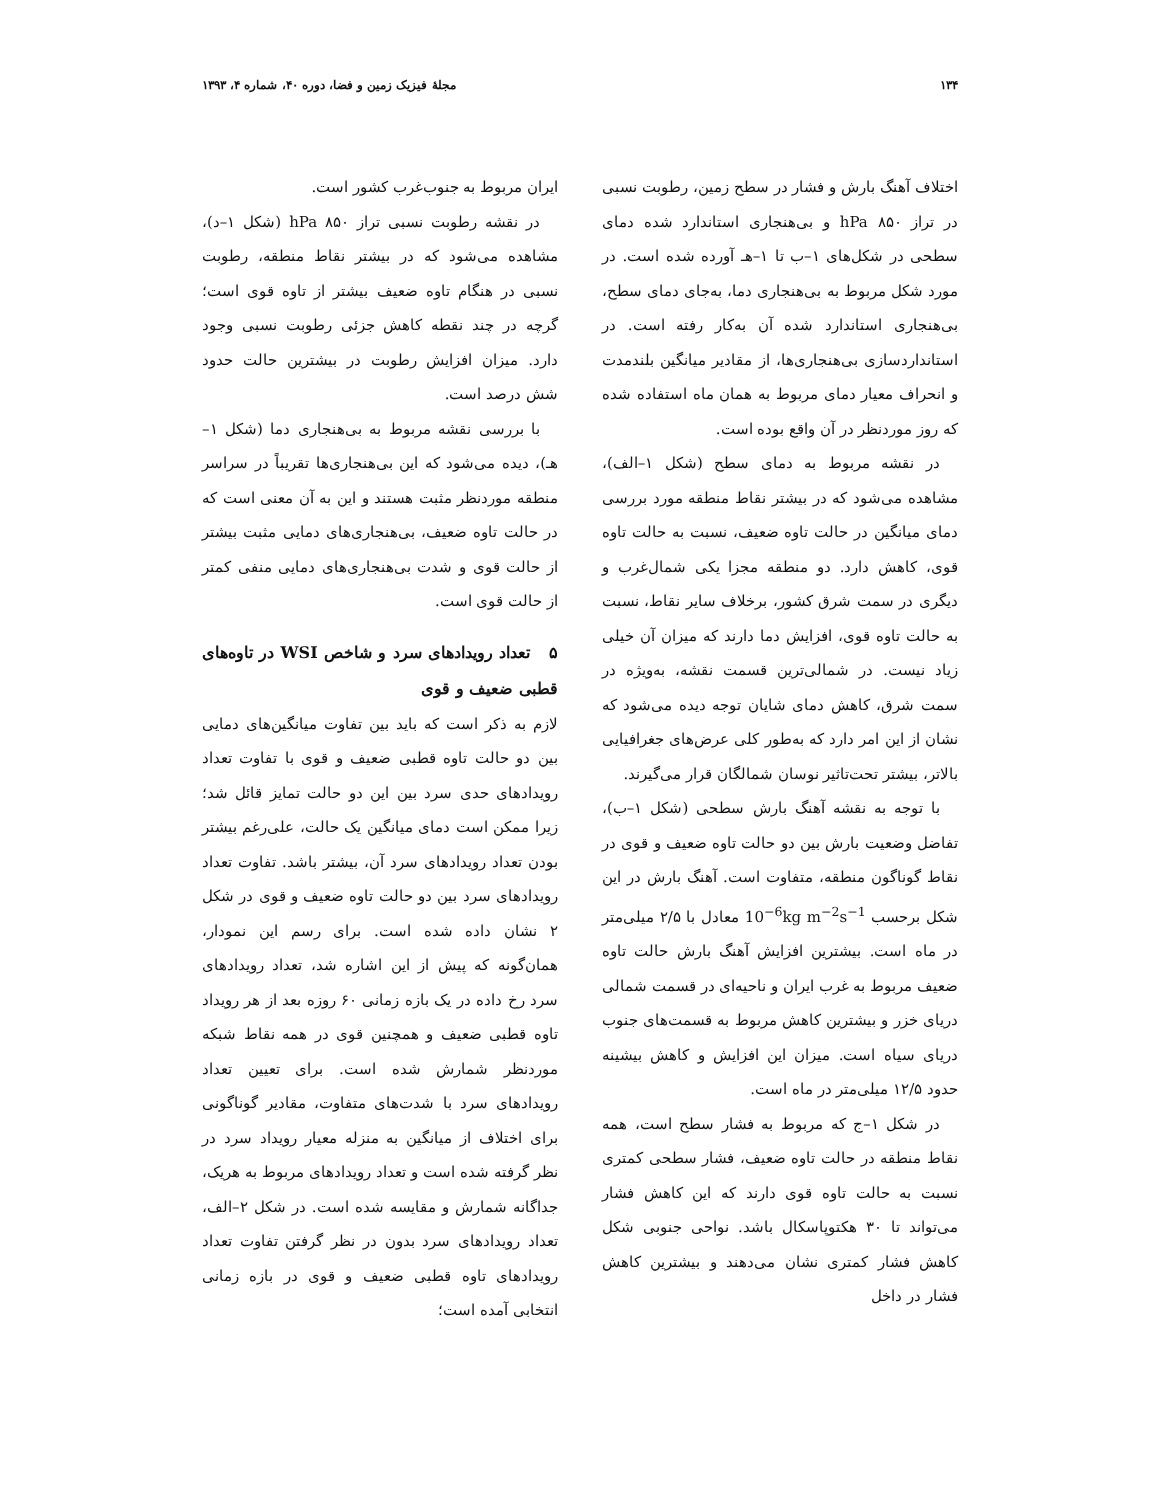۱۳۴ مجلهٔ فیزیک زمین و فضا، دوره ۴۰، شماره ۴، ۱۳۹۳
اختلاف آهنگ بارش و فشار در سطح زمین، رطوبت نسبی در تراز hPa ۸۵۰ و بی‌هنجاری استاندارد شده دمای سطحی در شکل‌های ۱–ب تا ۱–هـ آورده شده است. در مورد شکل مربوط به بی‌هنجاری دما، به‌جای دمای سطح، بی‌هنجاری استاندارد شده آن به‌کار رفته است. در استانداردسازی بی‌هنجاری‌ها، از مقادیر میانگین بلندمدت و انحراف معیار دمای مربوط به همان ماه استفاده شده که روز موردنظر در آن واقع بوده است.
در نقشه مربوط به دمای سطح (شکل ۱–الف)، مشاهده می‌شود که در بیشتر نقاط منطقه مورد بررسی دمای میانگین در حالت تاوه ضعیف، نسبت به حالت تاوه قوی، کاهش دارد. دو منطقه مجزا یکی شمال‌غرب و دیگری در سمت شرق کشور، برخلاف سایر نقاط، نسبت به حالت تاوه قوی، افزایش دما دارند که میزان آن خیلی زیاد نیست. در شمالی‌ترین قسمت نقشه، به‌ویژه در سمت شرق، کاهش دمای شایان توجه دیده می‌شود که نشان از این امر دارد که به‌طور کلی عرض‌های جغرافیایی بالاتر، بیشتر تحت‌تاثیر نوسان شمالگان قرار می‌گیرند.
با توجه به نقشه آهنگ بارش سطحی (شکل ۱–ب)، تفاضل وضعیت بارش بین دو حالت تاوه ضعیف و قوی در نقاط گوناگون منطقه، متفاوت است. آهنگ بارش در این شکل برحسب 10<sup>−6</sup>kg m<sup>−2</sup>s<sup>−1</sup> معادل با ۲/۵ میلی‌متر در ماه است. بیشترین افزایش آهنگ بارش حالت تاوه ضعیف مربوط به غرب ایران و ناحیه‌ای در قسمت شمالی دریای خزر و بیشترین کاهش مربوط به قسمت‌های جنوب دریای سیاه است. میزان این افزایش و کاهش بیشینه حدود ۱۲/۵ میلی‌متر در ماه است.
در شکل ۱–ج که مربوط به فشار سطح است، همه نقاط منطقه در حالت تاوه ضعیف، فشار سطحی کمتری نسبت به حالت تاوه قوی دارند که این کاهش فشار می‌تواند تا ۳۰ هکتوپاسکال باشد. نواحی جنوبی شکل کاهش فشار کمتری نشان می‌دهند و بیشترین کاهش فشار در داخل
ایران مربوط به جنوب‌غرب کشور است.
در نقشه رطوبت نسبی تراز hPa ۸۵۰ (شکل ۱–د)، مشاهده می‌شود که در بیشتر نقاط منطقه، رطوبت نسبی در هنگام تاوه ضعیف بیشتر از تاوه قوی است؛ گرچه در چند نقطه کاهش جزئی رطوبت نسبی وجود دارد. میزان افزایش رطوبت در بیشترین حالت حدود شش درصد است.
با بررسی نقشه مربوط به بی‌هنجاری دما (شکل ۱– هـ)، دیده می‌شود که این بی‌هنجاری‌ها تقریباً در سراسر منطقه موردنظر مثبت هستند و این به آن معنی است که در حالت تاوه ضعیف، بی‌هنجاری‌های دمایی مثبت بیشتر از حالت قوی و شدت بی‌هنجاری‌های دمایی منفی کمتر از حالت قوی است.
۵ تعداد رویدادهای سرد و شاخص WSI در تاوه‌های قطبی ضعیف و قوی
لازم به ذکر است که باید بین تفاوت میانگین‌های دمایی بین دو حالت تاوه قطبی ضعیف و قوی با تفاوت تعداد رویدادهای حدی سرد بین این دو حالت تمایز قائل شد؛ زیرا ممکن است دمای میانگین یک حالت، علی‌رغم بیشتر بودن تعداد رویدادهای سرد آن، بیشتر باشد. تفاوت تعداد رویدادهای سرد بین دو حالت تاوه ضعیف و قوی در شکل ۲ نشان داده شده است. برای رسم این نمودار، همان‌گونه که پیش از این اشاره شد، تعداد رویدادهای سرد رخ داده در یک بازه زمانی ۶۰ روزه بعد از هر رویداد تاوه قطبی ضعیف و همچنین قوی در همه نقاط شبکه موردنظر شمارش شده است. برای تعیین تعداد رویدادهای سرد با شدت‌های متفاوت، مقادیر گوناگونی برای اختلاف از میانگین به منزله معیار رویداد سرد در نظر گرفته شده است و تعداد رویدادهای مربوط به هریک، جداگانه شمارش و مقایسه شده است. در شکل ۲–الف، تعداد رویدادهای سرد بدون در نظر گرفتن تفاوت تعداد رویدادهای تاوه قطبی ضعیف و قوی در بازه زمانی انتخابی آمده است؛